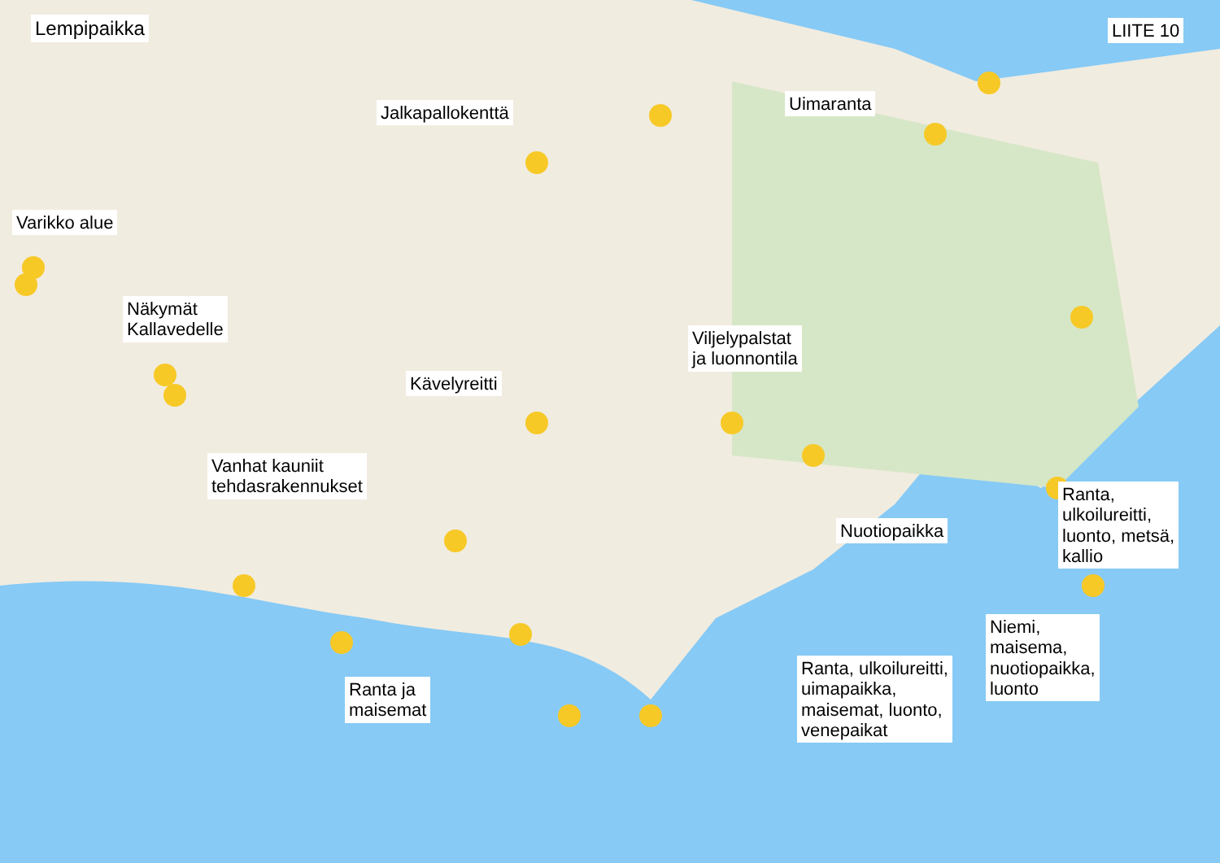Lempipaikka LIITE 10
Jalkapallokenttä Uimaranta
Varikko alue
Näkymät
Kallavedelle
Viljelypalstat
ja luonnontila
Kävelyreitti
Vanhat kauniit
tehdasrakennukset
Nuotiopaikka
Ranta,
ulkoilureitti,
luonto, metsä,
kallio
Niemi,
maisema,
nuotiopaikka,
luonto
Ranta, ulkoilureitti,
uimapaikka,
maisemat, luonto,
venepaikat
Ranta ja
maisemat